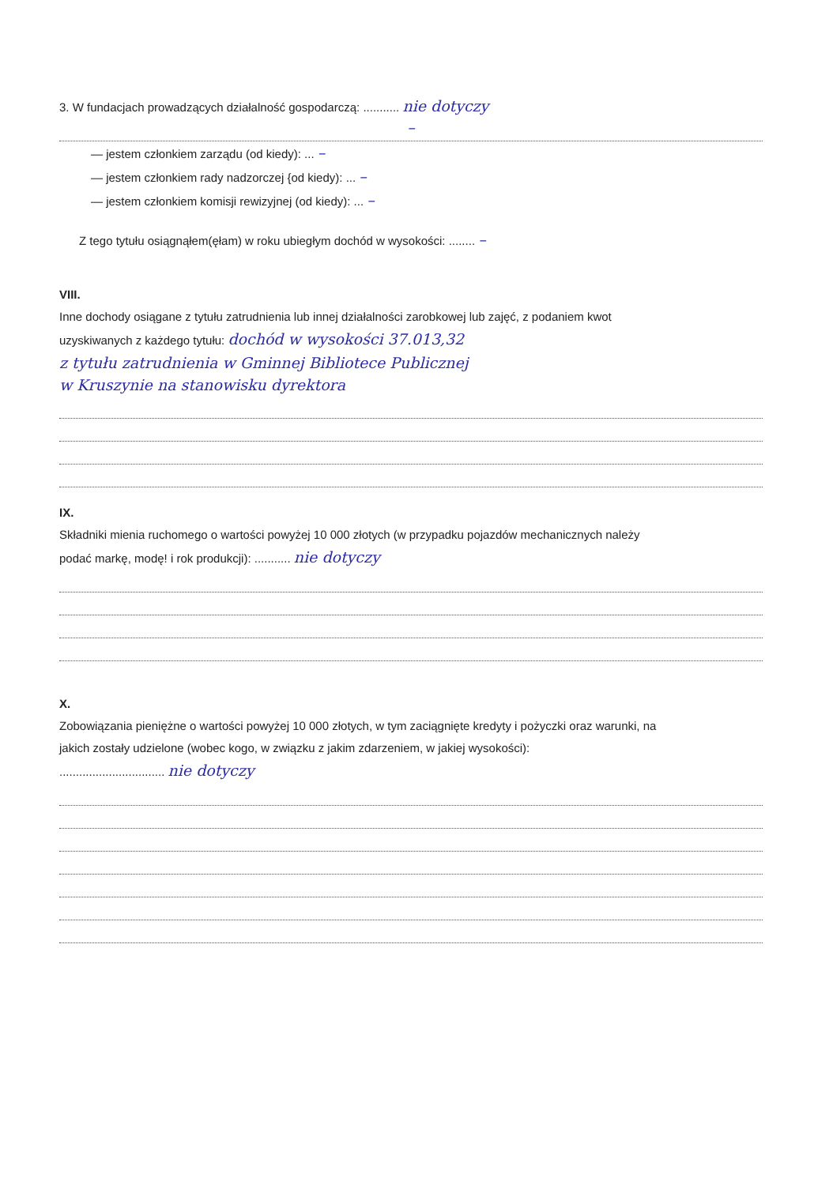3. W fundacjach prowadzących działalność gospodarczą: ........... nie dotyczy
–
— jestem członkiem zarządu (od kiedy): ... –
— jestem członkiem rady nadzorczej {od kiedy): ... –
— jestem członkiem komisji rewizyjnej (od kiedy): ... –
Z tego tytułu osiągnąłem(ęłam) w roku ubiegłym dochód w wysokości: ........ –
VIII.
Inne dochody osiągane z tytułu zatrudnienia lub innej działalności zarobkowej lub zajęć, z podaniem kwot
uzyskiwanych z każdego tytułu: dochód w wysokości 37.013,32
z tytułu zatrudnienia w Gminnej Bibliotece Publicznej
w Kruszynie na stanowisku dyrektora
IX.
Składniki mienia ruchomego o wartości powyżej 10 000 złotych (w przypadku pojazdów mechanicznych należy
podać markę, modę! i rok produkcji): ........... nie dotyczy
X.
Zobowiązania pieniężne o wartości powyżej 10 000 złotych, w tym zaciągnięte kredyty i pożyczki oraz warunki, na
jakich zostały udzielone (wobec kogo, w związku z jakim zdarzeniem, w jakiej wysokości):
................................ nie dotyczy